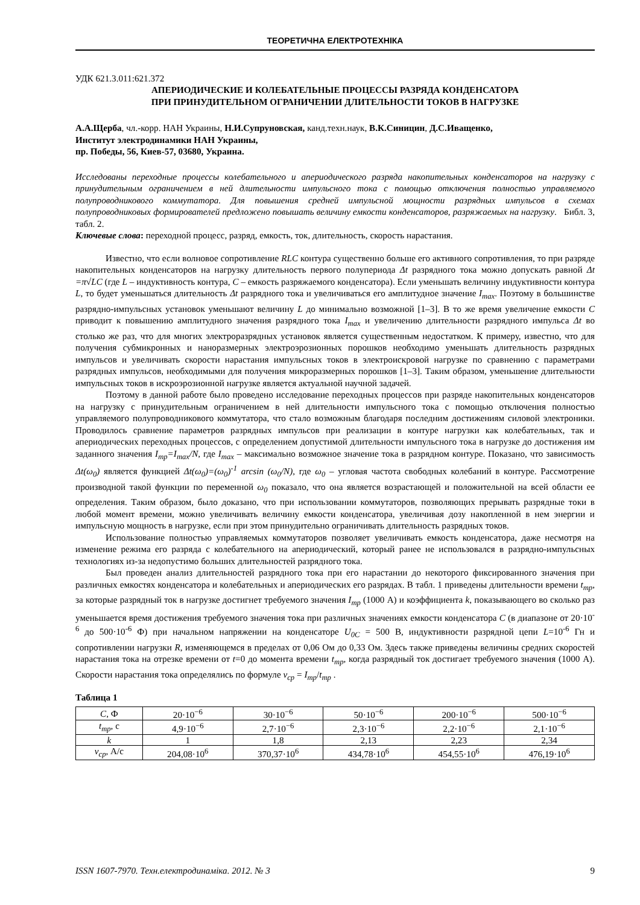ТЕОРЕТИЧНА ЕЛЕКТРОТЕХНІКА
УДК 621.3.011:621.372
АПЕРИОДИЧЕСКИЕ И КОЛЕБАТЕЛЬНЫЕ ПРОЦЕССЫ РАЗРЯДА КОНДЕНСАТОРА
ПРИ ПРИНУДИТЕЛЬНОМ ОГРАНИЧЕНИИ ДЛИТЕЛЬНОСТИ ТОКОВ В НАГРУЗКЕ
А.А.Щерба, чл.-корр. НАН Украины, Н.И.Супруновская, канд.техн.наук, В.К.Синицин, Д.С.Иващенко,
Институт электродинамики НАН Украины,
пр. Победы, 56, Киев-57, 03680, Украина.
Исследованы переходные процессы колебательного и апериодического разряда накопительных конденсаторов на нагрузку с принудительным ограничением в ней длительности импульсного тока с помощью отключения полностью управляемого полупроводникового коммутатора. Для повышения средней импульсной мощности разрядных импульсов в схемах полупроводниковых формирователей предложено повышать величину емкости конденсаторов, разряжаемых на нагрузку. Библ. 3, табл. 2.
Ключевые слова: переходной процесс, разряд, емкость, ток, длительность, скорость нарастания.
Известно, что если волновое сопротивление RLC контура существенно больше его активного сопротивления, то при разряде накопительных конденсаторов на нагрузку длительность первого полупериода Δt разрядного тока можно допускать равной Δt =π√LC (где L – индуктивность контура, C – емкость разряжаемого конденсатора). Если уменьшать величину индуктивности контура L, то будет уменьшаться длительность Δt разрядного тока и увеличиваться его амплитудное значение I<sub>max</sub>. Поэтому в большинстве разрядно-импульсных установок уменьшают величину L до минимально возможной [1–3]. В то же время увеличение емкости C приводит к повышению амплитудного значения разрядного тока I<sub>max</sub> и увеличению длительности разрядного импульса Δt во столько же раз, что для многих электроразрядных установок является существенным недостатком. К примеру, известно, что для получения субмикронных и наноразмерных электроэрозионных порошков необходимо уменьшать длительность разрядных импульсов и увеличивать скорости нарастания импульсных токов в электроискровой нагрузке по сравнению с параметрами разрядных импульсов, необходимыми для получения микроразмерных порошков [1–3]. Таким образом, уменьшение длительности импульсных токов в искроэрозионной нагрузке является актуальной научной задачей.
Поэтому в данной работе было проведено исследование переходных процессов при разряде накопительных конденсаторов на нагрузку с принудительным ограничением в ней длительности импульсного тока с помощью отключения полностью управляемого полупроводникового коммутатора, что стало возможным благодаря последним достижениям силовой электроники. Проводилось сравнение параметров разрядных импульсов при реализации в контуре нагрузки как колебательных, так и апериодических переходных процессов, с определением допустимой длительности импульсного тока в нагрузке до достижения им заданного значения I<sub>тр</sub>=I<sub>max</sub>/N, где I<sub>max</sub> – максимально возможное значение тока в разрядном контуре. Показано, что зависимость Δt(ω<sub>0</sub>) является функцией Δt(ω<sub>0</sub>)=(ω<sub>0</sub>)<sup>-1</sup> arcsin (ω<sub>0</sub>/N), где ω<sub>0</sub> – угловая частота свободных колебаний в контуре. Рассмотрение производной такой функции по переменной ω<sub>0</sub> показало, что она является возрастающей и положительной на всей области ее определения. Таким образом, было доказано, что при использовании коммутаторов, позволяющих прерывать разрядные токи в любой момент времени, можно увеличивать величину емкости конденсатора, увеличивая дозу накопленной в нем энергии и импульсную мощность в нагрузке, если при этом принудительно ограничивать длительность разрядных токов.
Использование полностью управляемых коммутаторов позволяет увеличивать емкость конденсатора, даже несмотря на изменение режима его разряда с колебательного на апериодический, который ранее не использовался в разрядно-импульсных технологиях из-за недопустимо больших длительностей разрядного тока.
Был проведен анализ длительностей разрядного тока при его нарастании до некоторого фиксированного значения при различных емкостях конденсатора и колебательных и апериодических его разрядах. В табл. 1 приведены длительности времени t<sub>тр</sub>, за которые разрядный ток в нагрузке достигнет требуемого значения I<sub>тр</sub> (1000 А) и коэффициента k, показывающего во сколько раз уменьшается время достижения требуемого значения тока при различных значениях емкости конденсатора C (в диапазоне от 20·10<sup>-6</sup> до 500·10<sup>-6</sup> Ф) при начальном напряжении на конденсаторе U<sub>0C</sub> = 500 В, индуктивности разрядной цепи L=10<sup>-6</sup> Гн и сопротивлении нагрузки R, изменяющемся в пределах от 0,06 Ом до 0,33 Ом. Здесь также приведены величины средних скоростей нарастания тока на отрезке времени от t=0 до момента времени t<sub>тр</sub>, когда разрядный ток достигает требуемого значения (1000 А). Скорости нарастания тока определялись по формуле v<sub>ср</sub> = I<sub>тр</sub>/t<sub>тр</sub> .
Таблица 1
| C , Ф | 20·10<sup>−6</sup> | 30·10<sup>−6</sup> | 50·10<sup>−6</sup> | 200·10<sup>−6</sup> | 500·10<sup>−6</sup> |
| t<sub>тр</sub> , с | 4,9·10<sup>−6</sup> | 2,7·10<sup>−6</sup> | 2,3·10<sup>−6</sup> | 2,2·10<sup>−6</sup> | 2,1·10<sup>−6</sup> |
| k | 1 | 1,8 | 2,13 | 2,23 | 2,34 |
| v<sub>ср</sub> , А/с | 204,08·10<sup>6</sup> | 370,37·10<sup>6</sup> | 434,78·10<sup>6</sup> | 454,55·10<sup>6</sup> | 476,19·10<sup>6</sup> |
ISSN 1607-7970. Техн.електродинаміка. 2012. № 3 9